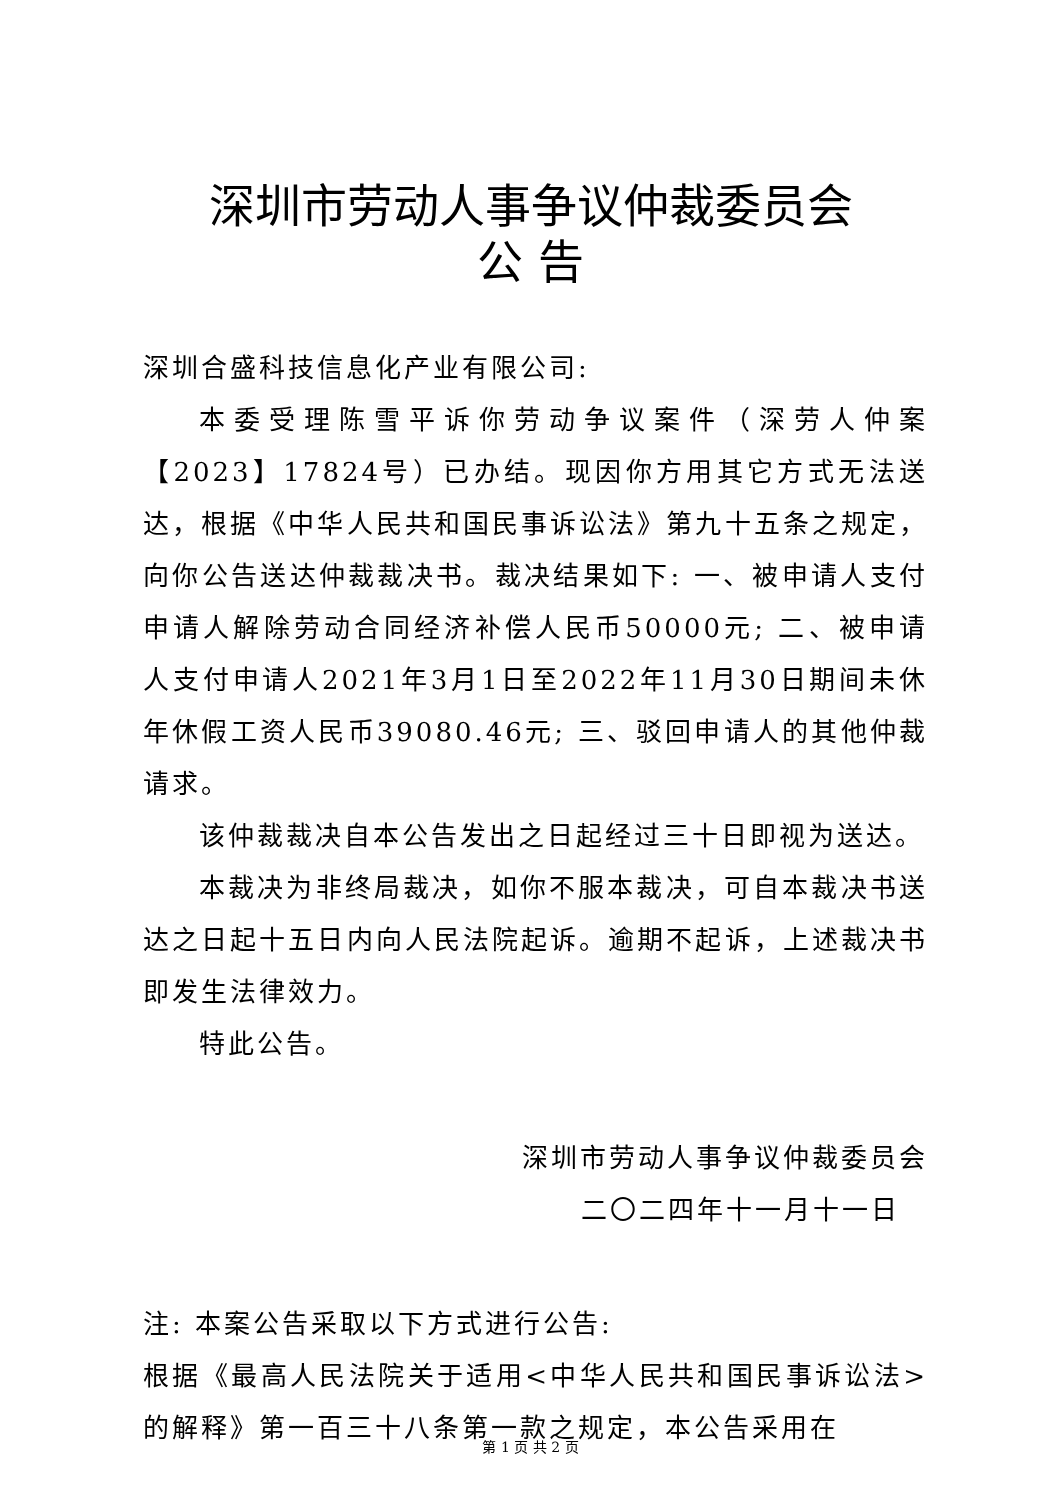深圳市劳动人事争议仲裁委员会
公 告
深圳合盛科技信息化产业有限公司:
本委受理陈雪平诉你劳动争议案件（深劳人仲案【2023】17824号）已办结。现因你方用其它方式无法送达，根据《中华人民共和国民事诉讼法》第九十五条之规定，向你公告送达仲裁裁决书。裁决结果如下: 一、被申请人支付申请人解除劳动合同经济补偿人民币50000元; 二、被申请人支付申请人2021年3月1日至2022年11月30日期间未休年休假工资人民币39080.46元; 三、驳回申请人的其他仲裁请求。
该仲裁裁决自本公告发出之日起经过三十日即视为送达。
本裁决为非终局裁决，如你不服本裁决，可自本裁决书送达之日起十五日内向人民法院起诉。逾期不起诉，上述裁决书即发生法律效力。
特此公告。
深圳市劳动人事争议仲裁委员会
二〇二四年十一月十一日
注: 本案公告采取以下方式进行公告:
根据《最高人民法院关于适用<中华人民共和国民事诉讼法>的解释》第一百三十八条第一款之规定，本公告采用在
第 1 页 共 2 页